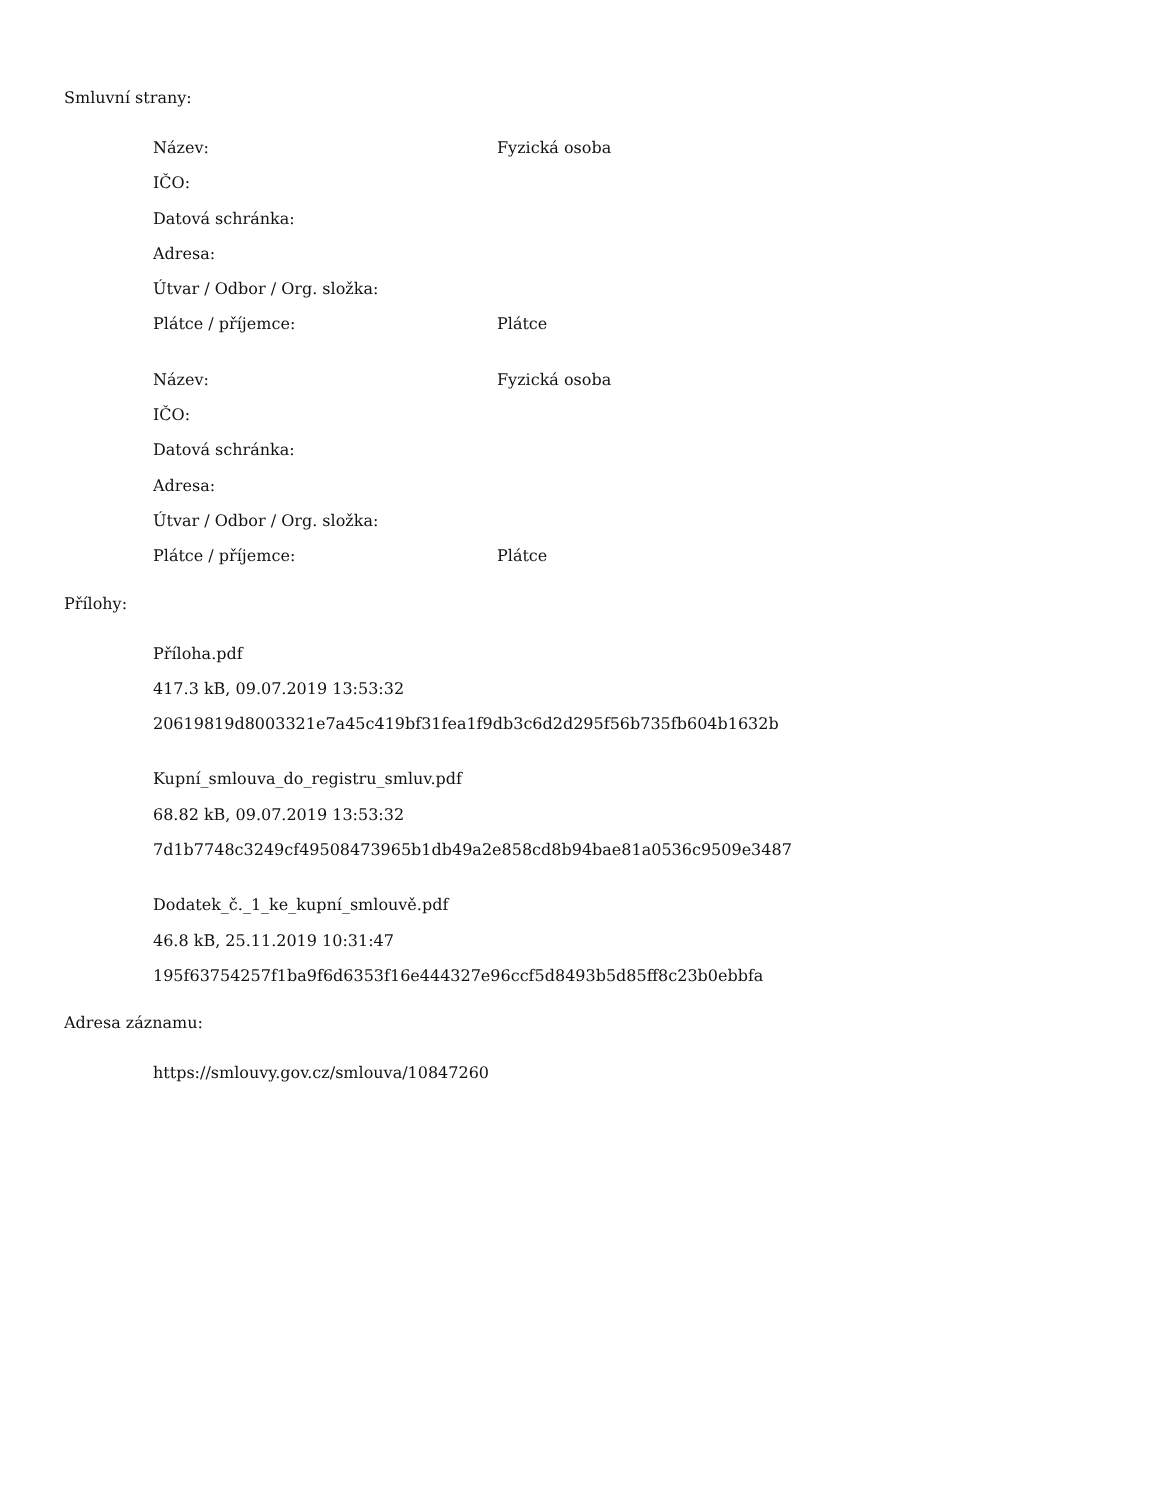Smluvní strany:
Název: Fyzická osoba
IČO:
Datová schránka:
Adresa:
Útvar / Odbor / Org. složka:
Plátce / příjemce: Plátce
Název: Fyzická osoba
IČO:
Datová schránka:
Adresa:
Útvar / Odbor / Org. složka:
Plátce / příjemce: Plátce
Přílohy:
Příloha.pdf
417.3 kB, 09.07.2019 13:53:32
20619819d8003321e7a45c419bf31fea1f9db3c6d2d295f56b735fb604b1632b
Kupní_smlouva_do_registru_smluv.pdf
68.82 kB, 09.07.2019 13:53:32
7d1b7748c3249cf49508473965b1db49a2e858cd8b94bae81a0536c9509e3487
Dodatek_č._1_ke_kupní_smlouvě.pdf
46.8 kB, 25.11.2019 10:31:47
195f63754257f1ba9f6d6353f16e444327e96ccf5d8493b5d85ff8c23b0ebbfa
Adresa záznamu:
https://smlouvy.gov.cz/smlouva/10847260